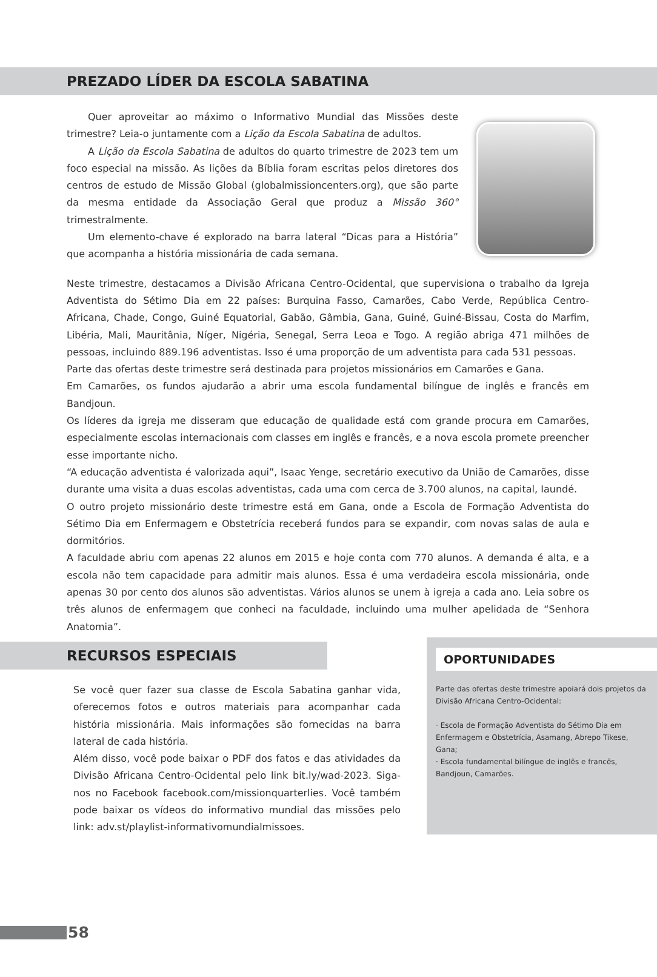PREZADO LÍDER DA ESCOLA SABATINA
Quer aproveitar ao máximo o Informativo Mundial das Missões deste trimestre? Leia-o juntamente com a Lição da Escola Sabatina de adultos.
A Lição da Escola Sabatina de adultos do quarto trimestre de 2023 tem um foco especial na missão. As lições da Bíblia foram escritas pelos diretores dos centros de estudo de Missão Global (globalmissioncenters.org), que são parte da mesma entidade da Associação Geral que produz a Missão 360° trimestralmente.
Um elemento-chave é explorado na barra lateral “Dicas para a História” que acompanha a história missionária de cada semana.
Neste trimestre, destacamos a Divisão Africana Centro-Ocidental, que supervisiona o trabalho da Igreja Adventista do Sétimo Dia em 22 países: Burquina Fasso, Camarões, Cabo Verde, República Centro-Africana, Chade, Congo, Guiné Equatorial, Gabão, Gâmbia, Gana, Guiné, Guiné-Bissau, Costa do Marfim, Libéria, Mali, Mauritânia, Níger, Nigéria, Senegal, Serra Leoa e Togo. A região abriga 471 milhões de pessoas, incluindo 889.196 adventistas. Isso é uma proporção de um adventista para cada 531 pessoas.
Parte das ofertas deste trimestre será destinada para projetos missionários em Camarões e Gana.
Em Camarões, os fundos ajudarão a abrir uma escola fundamental bilíngue de inglês e francês em Bandjoun.
Os líderes da igreja me disseram que educação de qualidade está com grande procura em Camarões, especialmente escolas internacionais com classes em inglês e francês, e a nova escola promete preencher esse importante nicho.
“A educação adventista é valorizada aqui”, Isaac Yenge, secretário executivo da União de Camarões, disse durante uma visita a duas escolas adventistas, cada uma com cerca de 3.700 alunos, na capital, Iaundé.
O outro projeto missionário deste trimestre está em Gana, onde a Escola de Formação Adventista do Sétimo Dia em Enfermagem e Obstetrícia receberá fundos para se expandir, com novas salas de aula e dormitórios.
A faculdade abriu com apenas 22 alunos em 2015 e hoje conta com 770 alunos. A demanda é alta, e a escola não tem capacidade para admitir mais alunos. Essa é uma verdadeira escola missionária, onde apenas 30 por cento dos alunos são adventistas. Vários alunos se unem à igreja a cada ano. Leia sobre os três alunos de enfermagem que conheci na faculdade, incluindo uma mulher apelidada de “Senhora Anatomia”.
RECURSOS ESPECIAIS
Se você quer fazer sua classe de Escola Sabatina ganhar vida, oferecemos fotos e outros materiais para acompanhar cada história missionária. Mais informações são fornecidas na barra lateral de cada história.
Além disso, você pode baixar o PDF dos fatos e das atividades da Divisão Africana Centro-Ocidental pelo link bit.ly/wad-2023. Siga-nos no Facebook facebook.com/missionquarterlies. Você também pode baixar os vídeos do informativo mundial das missões pelo link: adv.st/playlist-informativomundialmissoes.
OPORTUNIDADES
Parte das ofertas deste trimestre apoiará dois projetos da Divisão Africana Centro-Ocidental:
· Escola de Formação Adventista do Sétimo Dia em Enfermagem e Obstetrícia, Asamang, Abrepo Tikese, Gana;
· Escola fundamental bilíngue de inglês e francês, Bandjoun, Camarões.
58